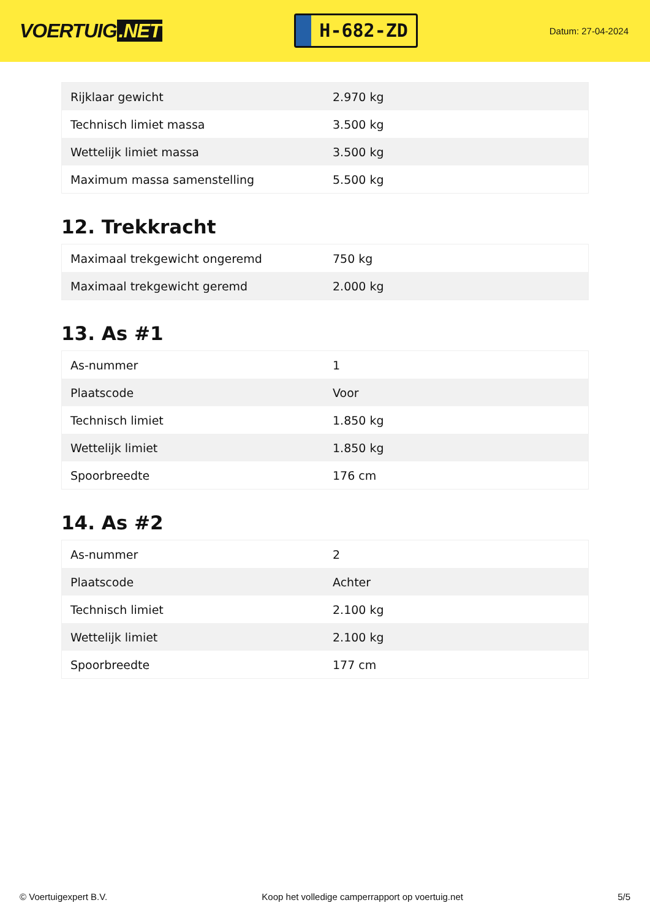VOERTUIG.NET
H-682-ZD
Datum: 27-04-2024
| Rijklaar gewicht | 2.970 kg |
| Technisch limiet massa | 3.500 kg |
| Wettelijk limiet massa | 3.500 kg |
| Maximum massa samenstelling | 5.500 kg |
12. Trekkracht
| Maximaal trekgewicht ongeremd | 750 kg |
| Maximaal trekgewicht geremd | 2.000 kg |
13. As #1
| As-nummer | 1 |
| Plaatscode | Voor |
| Technisch limiet | 1.850 kg |
| Wettelijk limiet | 1.850 kg |
| Spoorbreedte | 176 cm |
14. As #2
| As-nummer | 2 |
| Plaatscode | Achter |
| Technisch limiet | 2.100 kg |
| Wettelijk limiet | 2.100 kg |
| Spoorbreedte | 177 cm |
© Voertuigexpert B.V. Koop het volledige camperrapport op voertuig.net 5/5